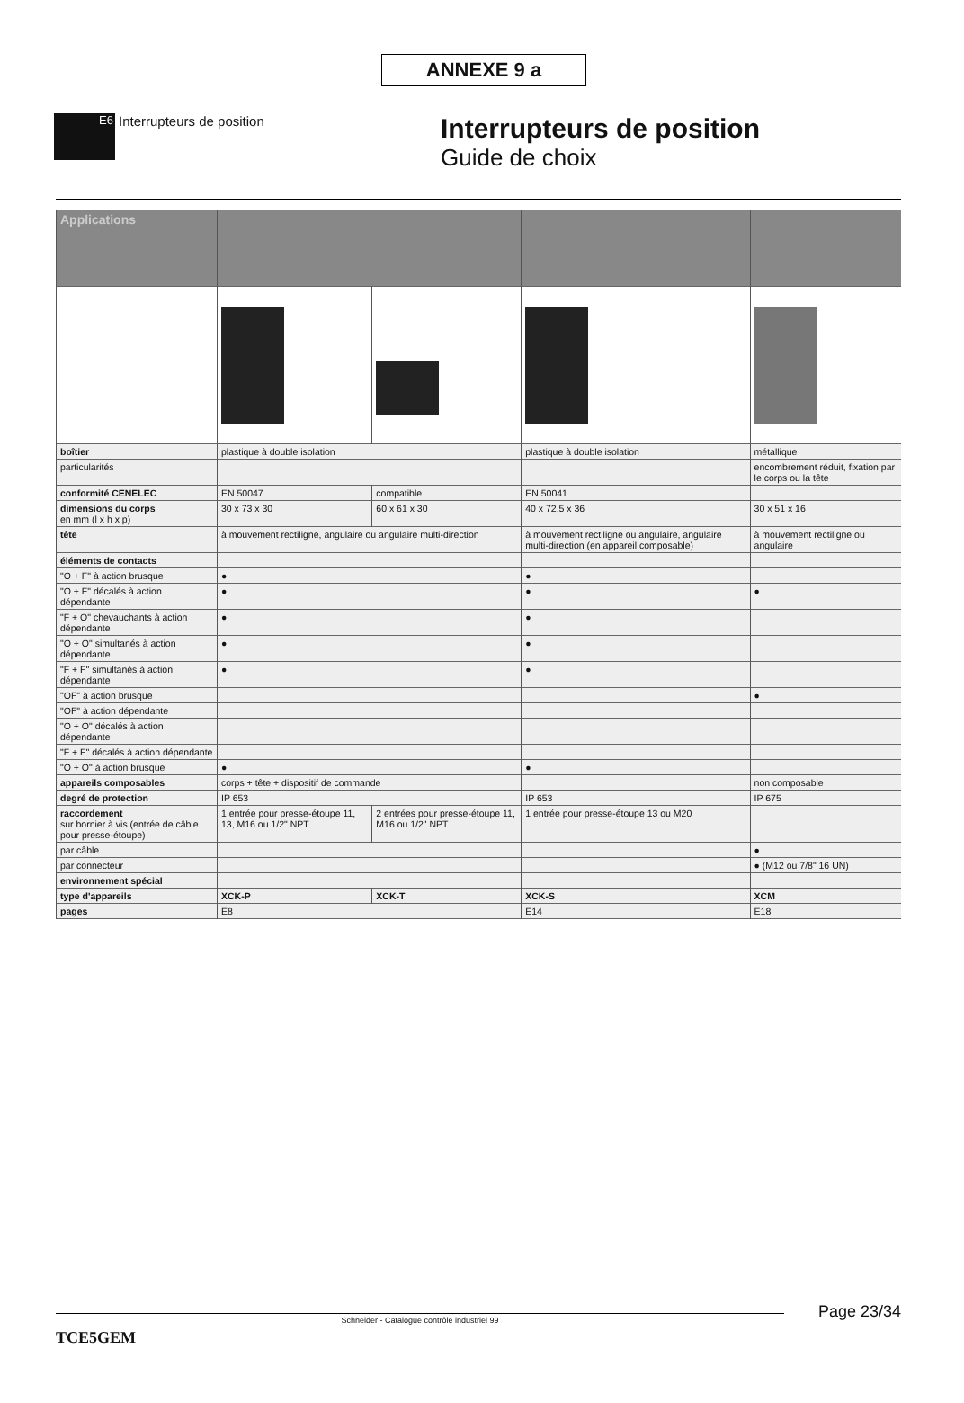ANNEXE 9 a
E6
Interrupteurs de position
Interrupteurs de position
Guide de choix
| Applications | | | | |
| --- | --- | --- | --- | --- |
| boîtier | plastique à double isolation | | plastique à double isolation | métallique |
| particularités | | | | encombrement réduit, fixation par le corps ou la tête |
| conformité CENELEC | EN 50047 | compatible | EN 50041 | |
| dimensions du corps en mm (l x h x p) | 30 x 73 x 30 | 60 x 61 x 30 | 40 x 72,5 x 36 | 30 x 51 x 16 |
| tête | à mouvement rectiligne, angulaire ou angulaire multi-direction | | à mouvement rectiligne ou angulaire, angulaire multi-direction (en appareil composable) | à mouvement rectiligne ou angulaire |
| éléments de contacts | | | | |
| "O + F" à action brusque | ● | | ● | |
| "O + F" décalés à action dépendante | ● | | ● | ● |
| "F + O" chevauchants à action dépendante | ● | | ● | |
| "O + O" simultanés à action dépendante | ● | | ● | |
| "F + F" simultanés à action dépendante | ● | | ● | |
| "OF" à action brusque | | | | ● |
| "OF" à action dépendante | | | | |
| "O + O" décalés à action dépendante | | | | |
| "F + F" décalés à action dépendante | | | | |
| "O + O" à action brusque | ● | | ● | |
| appareils composables | corps + tête + dispositif de commande | | | non composable |
| degré de protection | IP 653 | | IP 653 | IP 675 |
| raccordement sur bornier à vis (entrée de câble pour presse-étoupe) | 1 entrée pour presse-étoupe 11, 13, M16 ou 1/2" NPT | 2 entrées pour presse-étoupe 11, M16 ou 1/2" NPT | 1 entrée pour presse-étoupe 13 ou M20 | |
| par câble | | | | ● |
| par connecteur | | | | ● (M12 ou 7/8" 16 UN) |
| environnement spécial | | | | |
| type d'appareils | XCK-P | XCK-T | XCK-S | XCM |
| pages | E8 | | E14 | E18 |
Page 23/34
Schneider - Catalogue contrôle industriel 99
TCE5GEM